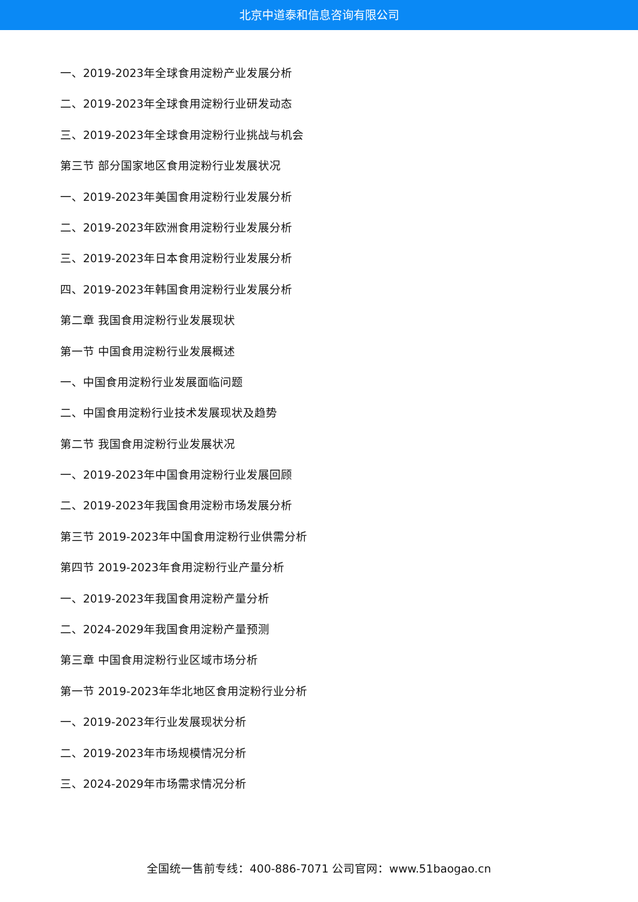北京中道泰和信息咨询有限公司
一、2019-2023年全球食用淀粉产业发展分析
二、2019-2023年全球食用淀粉行业研发动态
三、2019-2023年全球食用淀粉行业挑战与机会
第三节 部分国家地区食用淀粉行业发展状况
一、2019-2023年美国食用淀粉行业发展分析
二、2019-2023年欧洲食用淀粉行业发展分析
三、2019-2023年日本食用淀粉行业发展分析
四、2019-2023年韩国食用淀粉行业发展分析
第二章 我国食用淀粉行业发展现状
第一节 中国食用淀粉行业发展概述
一、中国食用淀粉行业发展面临问题
二、中国食用淀粉行业技术发展现状及趋势
第二节 我国食用淀粉行业发展状况
一、2019-2023年中国食用淀粉行业发展回顾
二、2019-2023年我国食用淀粉市场发展分析
第三节 2019-2023年中国食用淀粉行业供需分析
第四节 2019-2023年食用淀粉行业产量分析
一、2019-2023年我国食用淀粉产量分析
二、2024-2029年我国食用淀粉产量预测
第三章 中国食用淀粉行业区域市场分析
第一节 2019-2023年华北地区食用淀粉行业分析
一、2019-2023年行业发展现状分析
二、2019-2023年市场规模情况分析
三、2024-2029年市场需求情况分析
全国统一售前专线：400-886-7071 公司官网：www.51baogao.cn